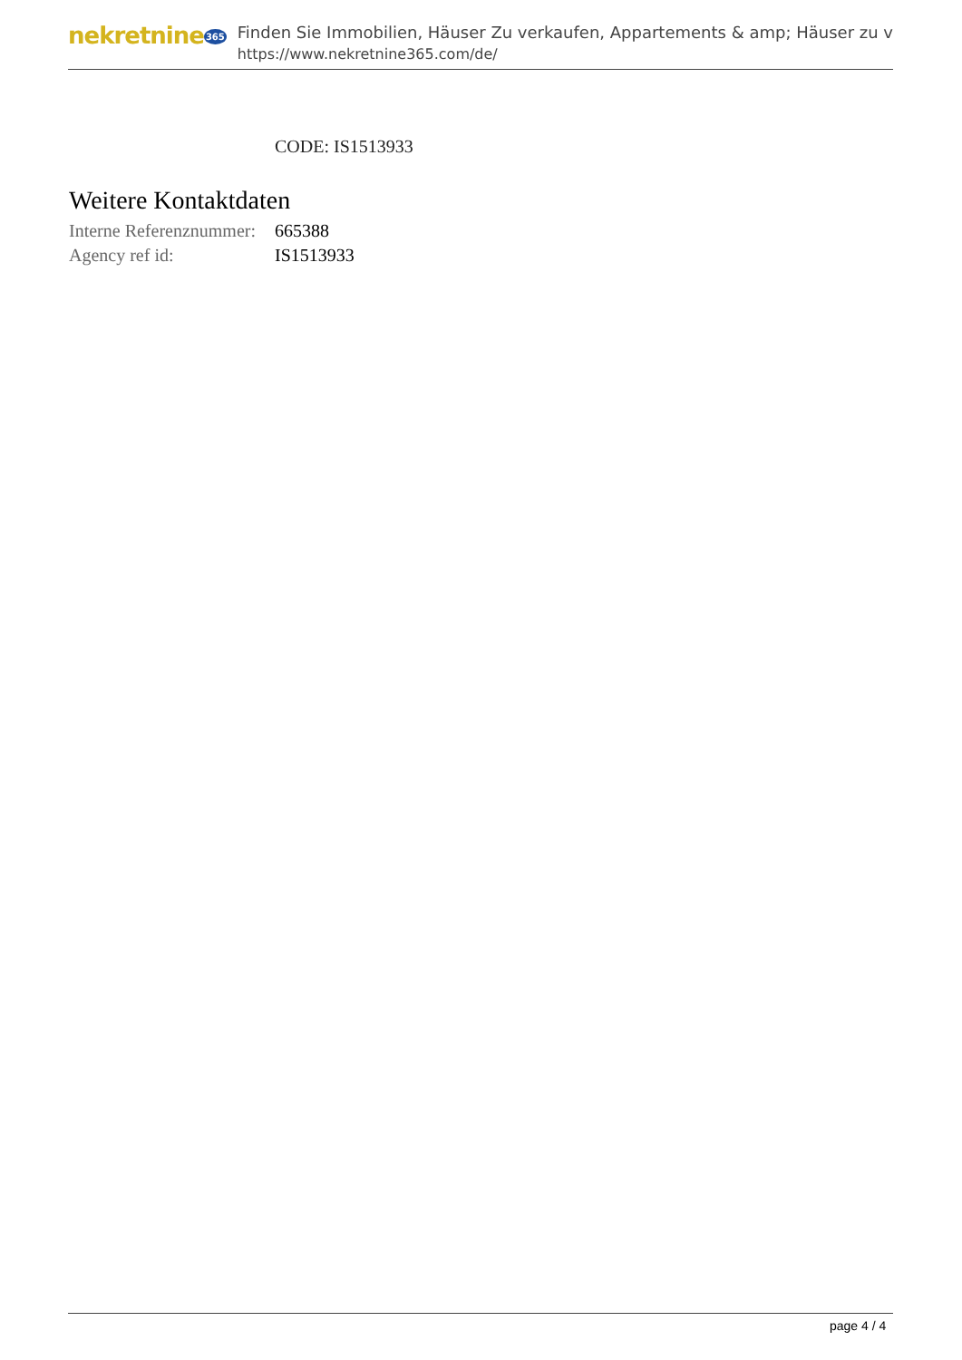nekretnine365
Finden Sie Immobilien, Häuser Zu verkaufen, Appartements & amp; Häuser zu v
https://www.nekretnine365.com/de/
CODE: IS1513933
Weitere Kontaktdaten
| Interne Referenznummer: | 665388 |
| Agency ref id: | IS1513933 |
page 4 / 4